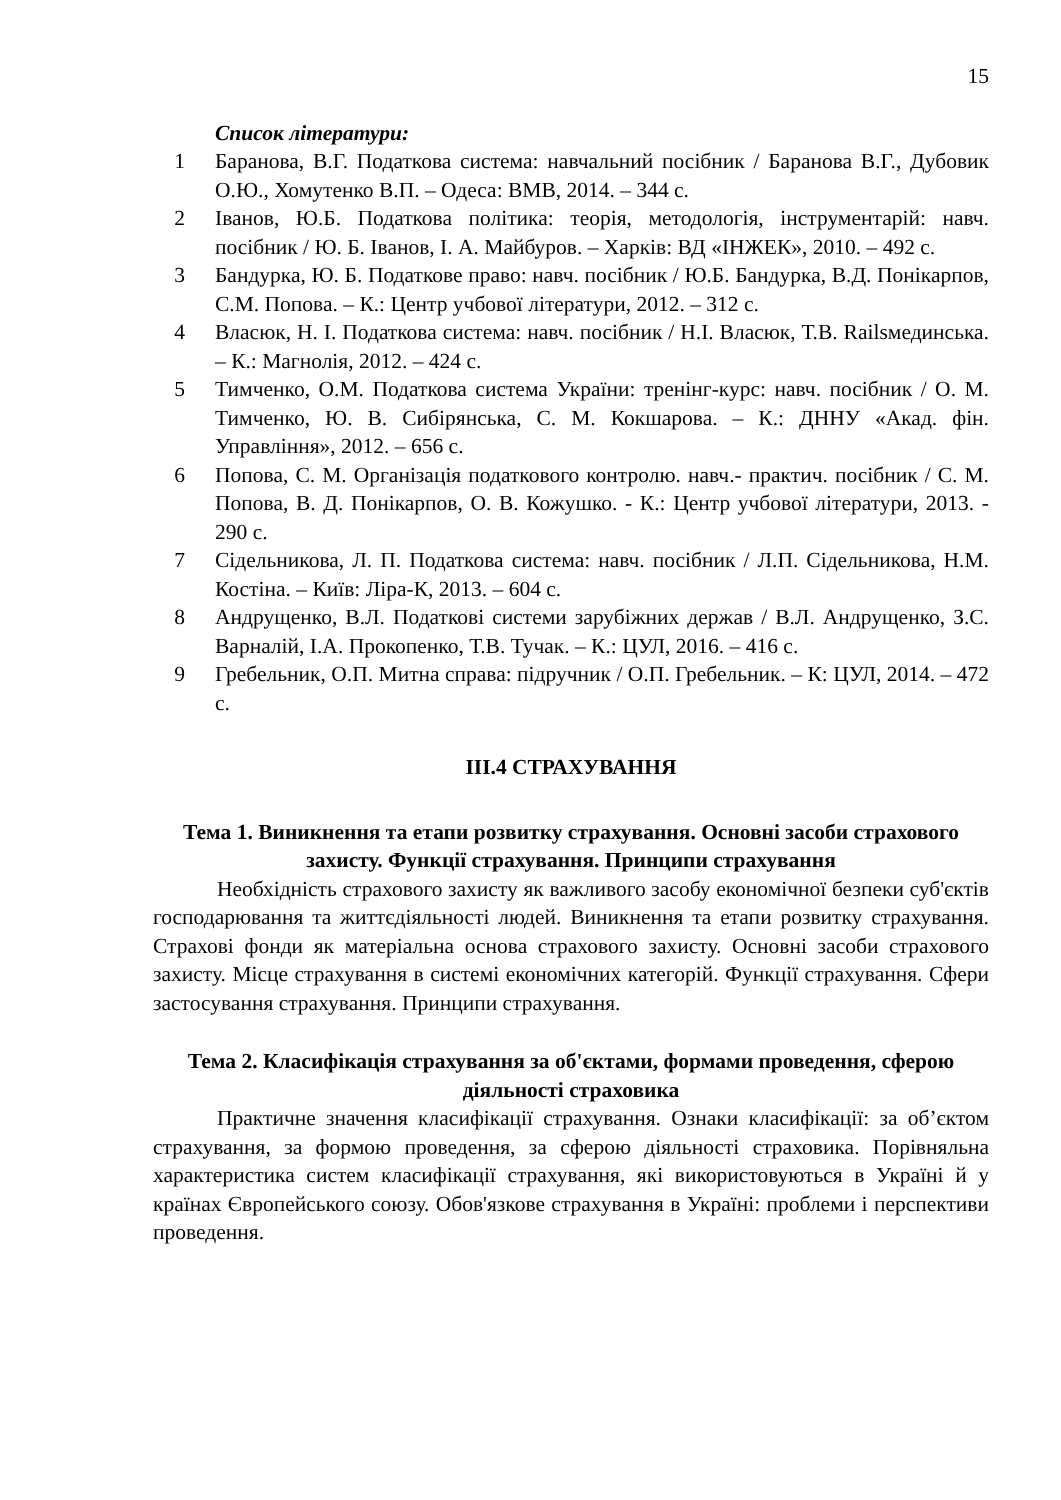15
Список літератури:
1 Баранова, В.Г. Податкова система: навчальний посібник / Баранова В.Г., Дубовик О.Ю., Хомутенко В.П. – Одеса: ВМВ, 2014. – 344 с.
2 Іванов, Ю.Б. Податкова політика: теорія, методологія, інструментарій: навч. посібник / Ю. Б. Іванов, І. А. Майбуров. – Харків: ВД «ІНЖЕК», 2010. – 492 с.
3 Бандурка, Ю. Б. Податкове право: навч. посібник / Ю.Б. Бандурка, В.Д. Понікарпов, С.М. Попова. – К.: Центр учбової літератури, 2012. – 312 с.
4 Власюк, Н. І. Податкова система: навч. посібник / Н.І. Власюк, Т.В. Railsмединська. – К.: Магнолія, 2012. – 424 с.
5 Тимченко, О.М. Податкова система України: тренінг-курс: навч. посібник / О. М. Тимченко, Ю. В. Сибірянська, С. М. Кокшарова. – К.: ДННУ «Акад. фін. Управління», 2012. – 656 с.
6 Попова, С. М. Організація податкового контролю. навч.- практич. посібник / С. М. Попова, В. Д. Понікарпов, О. В. Кожушко. - К.: Центр учбової літератури, 2013. - 290 с.
7 Сідельникова, Л. П. Податкова система: навч. посібник / Л.П. Сідельникова, Н.М. Костіна. – Київ: Ліра-К, 2013. – 604 с.
8 Андрущенко, В.Л. Податкові системи зарубіжних держав / В.Л. Андрущенко, З.С. Варналій, І.А. Прокопенко, Т.В. Тучак. – К.: ЦУЛ, 2016. – 416 с.
9 Гребельник, О.П. Митна справа: підручник / О.П. Гребельник. – К: ЦУЛ, 2014. – 472 с.
ІІІ.4 СТРАХУВАННЯ
Тема 1. Виникнення та етапи розвитку страхування. Основні засоби страхового захисту. Функції страхування. Принципи страхування
Необхідність страхового захисту як важливого засобу економічної безпеки суб'єктів господарювання та життєдіяльності людей. Виникнення та етапи розвитку страхування. Страхові фонди як матеріальна основа страхового захисту. Основні засоби страхового захисту. Місце страхування в системі економічних категорій. Функції страхування. Сфери застосування страхування. Принципи страхування.
Тема 2. Класифікація страхування за об'єктами, формами проведення, сферою діяльності страховика
Практичне значення класифікації страхування. Ознаки класифікації: за об’єктом страхування, за формою проведення, за сферою діяльності страховика. Порівняльна характеристика систем класифікації страхування, які використовуються в Україні й у країнах Європейського союзу. Обов'язкове страхування в Україні: проблеми і перспективи проведення.